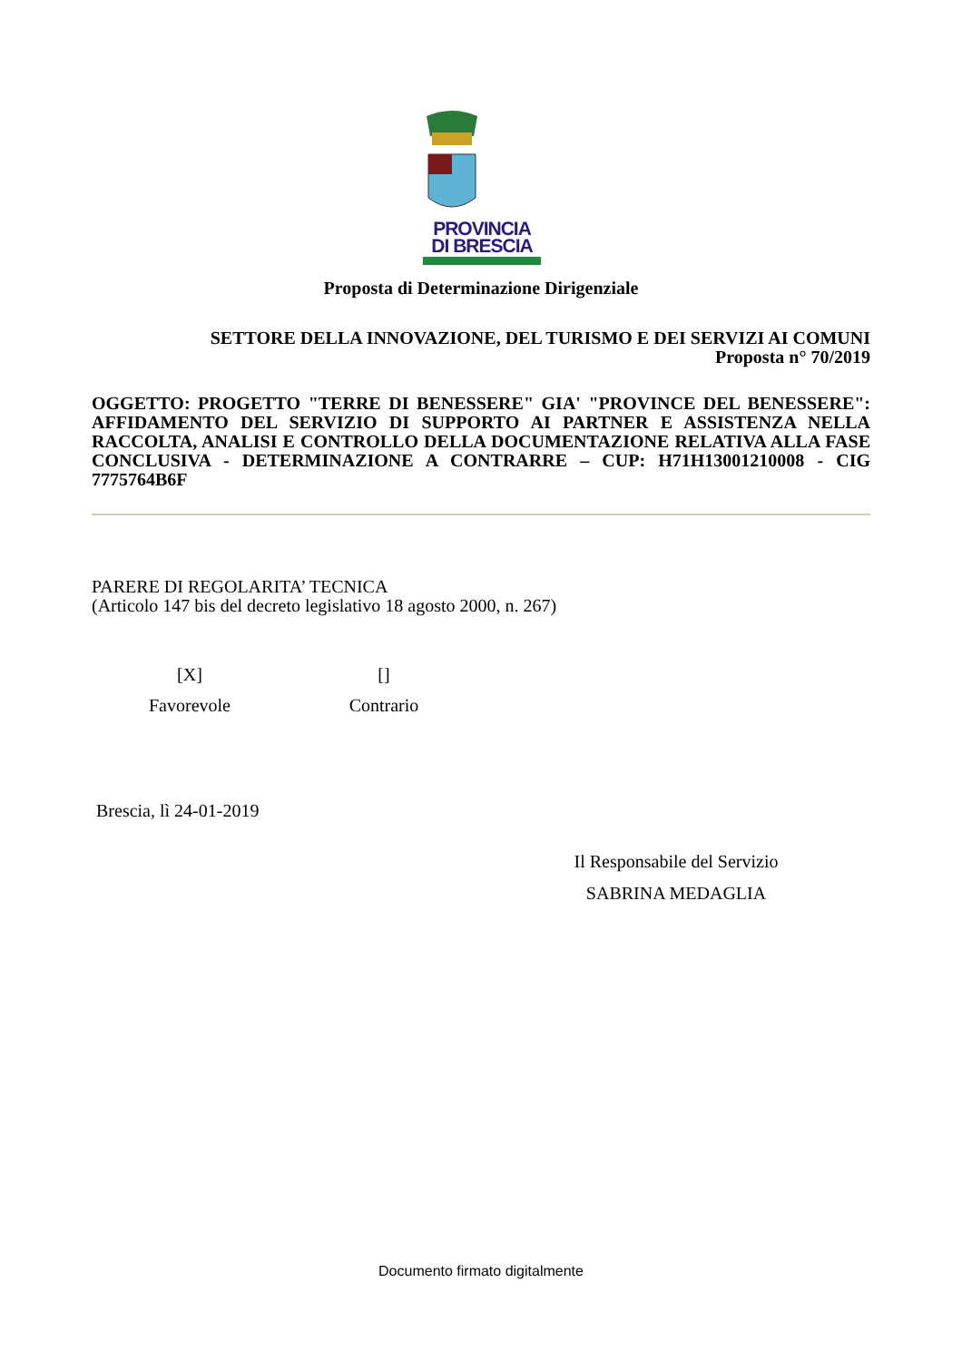PROVINCIA
DI BRESCIA
Proposta di Determinazione Dirigenziale
SETTORE DELLA INNOVAZIONE, DEL TURISMO E DEI SERVIZI AI COMUNI
Proposta n° 70/2019
OGGETTO: PROGETTO "TERRE DI BENESSERE" GIA' "PROVINCE DEL BENESSERE": AFFIDAMENTO DEL SERVIZIO DI SUPPORTO AI PARTNER E ASSISTENZA NELLA RACCOLTA, ANALISI E CONTROLLO DELLA DOCUMENTAZIONE RELATIVA ALLA FASE CONCLUSIVA - DETERMINAZIONE A CONTRARRE – CUP: H71H13001210008 - CIG 7775764B6F
PARERE DI REGOLARITA’ TECNICA
(Articolo 147 bis del decreto legislativo 18 agosto 2000, n. 267)
[X]
Favorevole
[]
Contrario
Brescia, lì 24-01-2019
Il Responsabile del Servizio
SABRINA MEDAGLIA
Documento firmato digitalmente